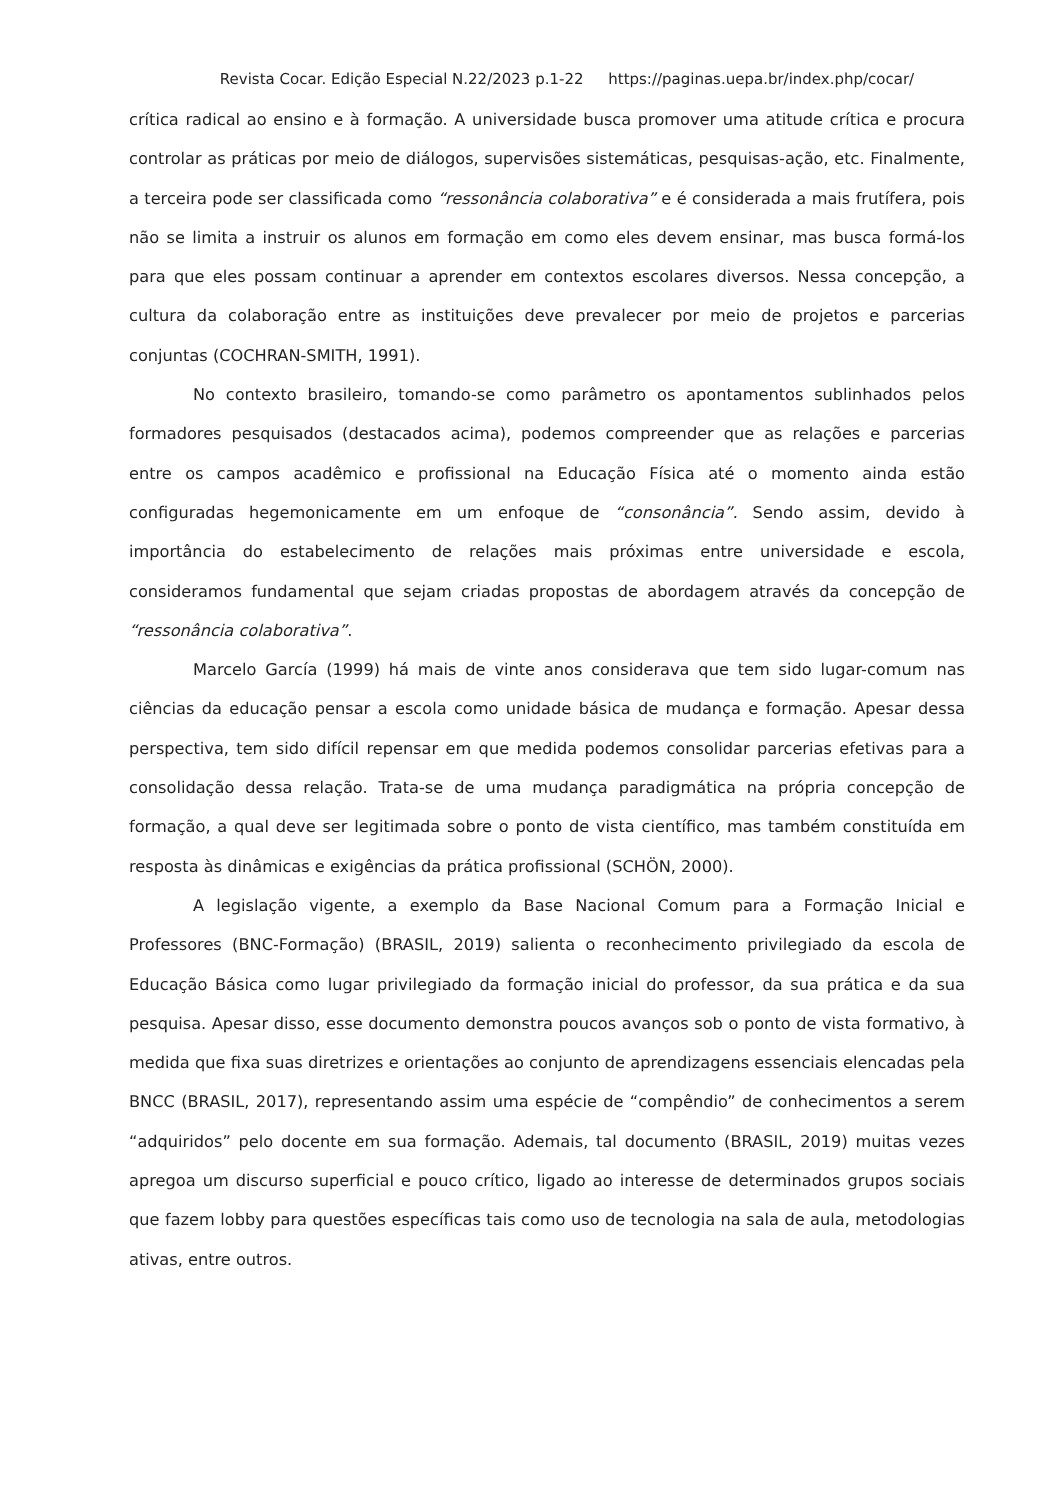Revista Cocar. Edição Especial N.22/2023 p.1-22 https://paginas.uepa.br/index.php/cocar/
crítica radical ao ensino e à formação. A universidade busca promover uma atitude crítica e procura controlar as práticas por meio de diálogos, supervisões sistemáticas, pesquisas-ação, etc. Finalmente, a terceira pode ser classificada como “ressonância colaborativa” e é considerada a mais frutífera, pois não se limita a instruir os alunos em formação em como eles devem ensinar, mas busca formá-los para que eles possam continuar a aprender em contextos escolares diversos. Nessa concepção, a cultura da colaboração entre as instituições deve prevalecer por meio de projetos e parcerias conjuntas (COCHRAN-SMITH, 1991).
No contexto brasileiro, tomando-se como parâmetro os apontamentos sublinhados pelos formadores pesquisados (destacados acima), podemos compreender que as relações e parcerias entre os campos acadêmico e profissional na Educação Física até o momento ainda estão configuradas hegemonicamente em um enfoque de “consonância”. Sendo assim, devido à importância do estabelecimento de relações mais próximas entre universidade e escola, consideramos fundamental que sejam criadas propostas de abordagem através da concepção de “ressonância colaborativa”.
Marcelo García (1999) há mais de vinte anos considerava que tem sido lugar-comum nas ciências da educação pensar a escola como unidade básica de mudança e formação. Apesar dessa perspectiva, tem sido difícil repensar em que medida podemos consolidar parcerias efetivas para a consolidação dessa relação. Trata-se de uma mudança paradigmática na própria concepção de formação, a qual deve ser legitimada sobre o ponto de vista científico, mas também constituída em resposta às dinâmicas e exigências da prática profissional (SCHÖN, 2000).
A legislação vigente, a exemplo da Base Nacional Comum para a Formação Inicial e Professores (BNC-Formação) (BRASIL, 2019) salienta o reconhecimento privilegiado da escola de Educação Básica como lugar privilegiado da formação inicial do professor, da sua prática e da sua pesquisa. Apesar disso, esse documento demonstra poucos avanços sob o ponto de vista formativo, à medida que fixa suas diretrizes e orientações ao conjunto de aprendizagens essenciais elencadas pela BNCC (BRASIL, 2017), representando assim uma espécie de “compêndio” de conhecimentos a serem “adquiridos” pelo docente em sua formação. Ademais, tal documento (BRASIL, 2019) muitas vezes apregoa um discurso superficial e pouco crítico, ligado ao interesse de determinados grupos sociais que fazem lobby para questões específicas tais como uso de tecnologia na sala de aula, metodologias ativas, entre outros.